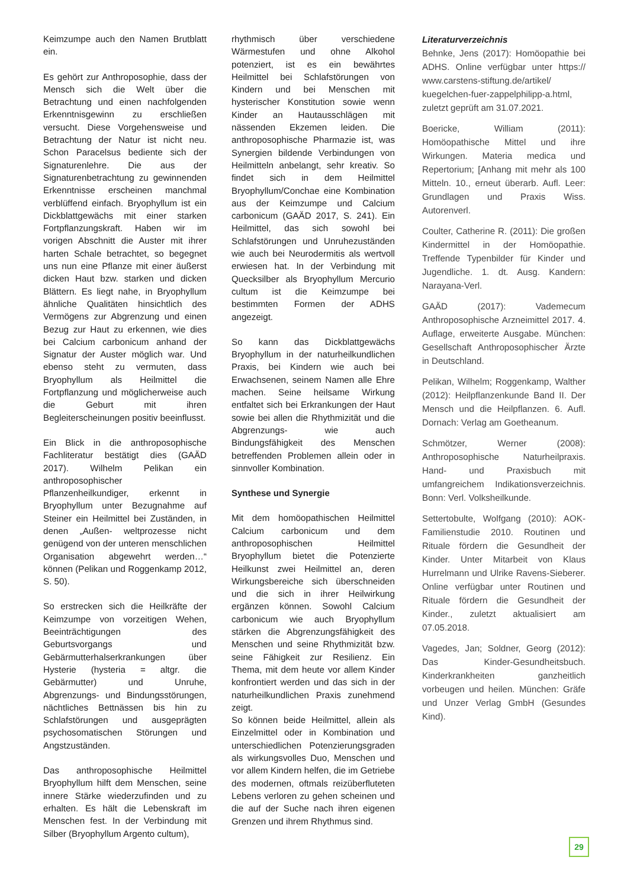Keimzumpe auch den Namen Brutblatt ein.
Es gehört zur Anthroposophie, dass der Mensch sich die Welt über die Betrachtung und einen nachfolgenden Erkenntnisgewinn zu erschließen versucht. Diese Vorgehensweise und Betrachtung der Natur ist nicht neu. Schon Paracelsus bediente sich der Signaturenlehre. Die aus der Signaturenbetrachtung zu gewinnenden Erkenntnisse erscheinen manchmal verblüffend einfach. Bryophyllum ist ein Dickblattgewächs mit einer starken Fortpflanzungskraft. Haben wir im vorigen Abschnitt die Auster mit ihrer harten Schale betrachtet, so begegnet uns nun eine Pflanze mit einer äußerst dicken Haut bzw. starken und dicken Blättern. Es liegt nahe, in Bryophyllum ähnliche Qualitäten hinsichtlich des Vermögens zur Abgrenzung und einen Bezug zur Haut zu erkennen, wie dies bei Calcium carbonicum anhand der Signatur der Auster möglich war. Und ebenso steht zu vermuten, dass Bryophyllum als Heilmittel die Fortpflanzung und möglicherweise auch die Geburt mit ihren Begleiterscheinungen positiv beeinflusst.
Ein Blick in die anthroposophische Fachliteratur bestätigt dies (GAÄD 2017). Wilhelm Pelikan ein anthroposophischer Pflanzenheilkundiger, erkennt in Bryophyllum unter Bezugnahme auf Steiner ein Heilmittel bei Zuständen, in denen „Außen- weltprozesse nicht genügend von der unteren menschlichen Organisation abgewehrt werden…“ können (Pelikan und Roggenkamp 2012, S. 50).
So erstrecken sich die Heilkräfte der Keimzumpe von vorzeitigen Wehen, Beeinträchtigungen des Geburtsvorgangs und Gebärmutterhalserkrankungen über Hysterie (hysteria = altgr. die Gebärmutter) und Unruhe, Abgrenzungs- und Bindungsstörungen, nächtliches Bettnässen bis hin zu Schlafstörungen und ausgeprägten psychosomatischen Störungen und Angstzuständen.
Das anthroposophische Heilmittel Bryophyllum hilft dem Menschen, seine innere Stärke wiederzufinden und zu erhalten. Es hält die Lebenskraft im Menschen fest. In der Verbindung mit Silber (Bryophyllum Argento cultum),
rhythmisch über verschiedene Wärmestufen und ohne Alkohol potenziert, ist es ein bewährtes Heilmittel bei Schlafstörungen von Kindern und bei Menschen mit hysterischer Konstitution sowie wenn Kinder an Hautausschlägen mit nässenden Ekzemen leiden. Die anthroposophische Pharmazie ist, was Synergien bildende Verbindungen von Heilmitteln anbelangt, sehr kreativ. So findet sich in dem Heilmittel Bryophyllum/Conchae eine Kombination aus der Keimzumpe und Calcium carbonicum (GAÄD 2017, S. 241). Ein Heilmittel, das sich sowohl bei Schlafstörungen und Unruhezuständen wie auch bei Neurodermitis als wertvoll erwiesen hat. In der Verbindung mit Quecksilber als Bryophyllum Mercurio cultum ist die Keimzumpe bei bestimmten Formen der ADHS angezeigt.
So kann das Dickblattgewächs Bryophyllum in der naturheilkundlichen Praxis, bei Kindern wie auch bei Erwachsenen, seinem Namen alle Ehre machen. Seine heilsame Wirkung entfaltet sich bei Erkrankungen der Haut sowie bei allen die Rhythmizität und die Abgrenzungs- wie auch Bindungsfähigkeit des Menschen betreffenden Problemen allein oder in sinnvoller Kombination.
Synthese und Synergie
Mit dem homöopathischen Heilmittel Calcium carbonicum und dem anthroposophischen Heilmittel Bryophyllum bietet die Potenzierte Heilkunst zwei Heilmittel an, deren Wirkungsbereiche sich überschneiden und die sich in ihrer Heilwirkung ergänzen können. Sowohl Calcium carbonicum wie auch Bryophyllum stärken die Abgrenzungsfähigkeit des Menschen und seine Rhythmizität bzw. seine Fähigkeit zur Resilienz. Ein Thema, mit dem heute vor allem Kinder konfrontiert werden und das sich in der naturheilkundlichen Praxis zunehmend zeigt.
So können beide Heilmittel, allein als Einzelmittel oder in Kombination und unterschiedlichen Potenzierungsgraden als wirkungsvolles Duo, Menschen und vor allem Kindern helfen, die im Getriebe des modernen, oftmals reizüberfluteten Lebens verloren zu gehen scheinen und die auf der Suche nach ihren eigenen Grenzen und ihrem Rhythmus sind.
Literaturverzeichnis
Behnke, Jens (2017): Homöopathie bei ADHS. Online verfügbar unter https:// www.carstens-stiftung.de/artikel/ kuegelchen-fuer-zappelphilipp-a.html, zuletzt geprüft am 31.07.2021.
Boericke, William (2011): Homöopathische Mittel und ihre Wirkungen. Materia medica und Repertorium; [Anhang mit mehr als 100 Mitteln. 10., erneut überarb. Aufl. Leer: Grundlagen und Praxis Wiss. Autorenverl.
Coulter, Catherine R. (2011): Die großen Kindermittel in der Homöopathie. Treffende Typenbilder für Kinder und Jugendliche. 1. dt. Ausg. Kandern: Narayana-Verl.
GAÄD (2017): Vademecum Anthroposophische Arzneimittel 2017. 4. Auflage, erweiterte Ausgabe. München: Gesellschaft Anthroposophischer Ärzte in Deutschland.
Pelikan, Wilhelm; Roggenkamp, Walther (2012): Heilpflanzenkunde Band II. Der Mensch und die Heilpflanzen. 6. Aufl. Dornach: Verlag am Goetheanum.
Schmötzer, Werner (2008): Anthroposophische Naturheilpraxis. Hand- und Praxisbuch mit umfangreichem Indikationsverzeichnis. Bonn: Verl. Volksheilkunde.
Settertobulte, Wolfgang (2010): AOK-Familienstudie 2010. Routinen und Rituale fördern die Gesundheit der Kinder. Unter Mitarbeit von Klaus Hurrelmann und Ulrike Ravens-Sieberer. Online verfügbar unter Routinen und Rituale fördern die Gesundheit der Kinder., zuletzt aktualisiert am 07.05.2018.
Vagedes, Jan; Soldner, Georg (2012): Das Kinder-Gesundheitsbuch. Kinderkrankheiten ganzheitlich vorbeugen und heilen. München: Gräfe und Unzer Verlag GmbH (Gesundes Kind).
29